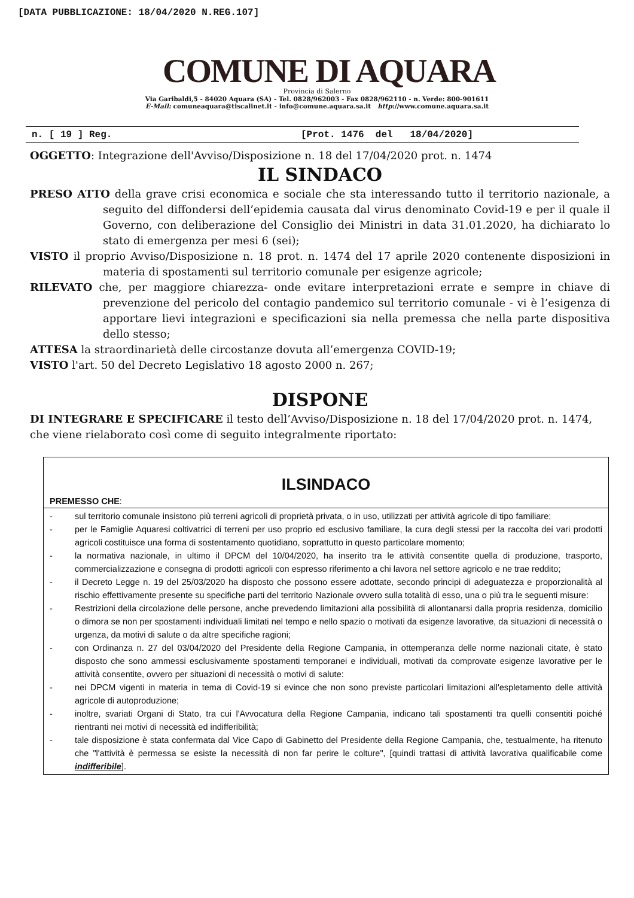[DATA PUBBLICAZIONE: 18/04/2020 N.REG.107]
COMUNE DI AQUARA
Provincia di Salerno
Via Garibaldi,5 - 84020 Aquara (SA) - Tel. 0828/962003 - Fax 0828/962110 - n. Verde: 800-901611
E-Mail: comuneaquara@tiscalinet.it - info@comune.aquara.sa.it http://www.comune.aquara.sa.it
n. [ 19 ] Reg. [Prot. 1476 del 18/04/2020]
OGGETTO: Integrazione dell'Avviso/Disposizione n. 18 del 17/04/2020 prot. n. 1474
IL SINDACO
PRESO ATTO della grave crisi economica e sociale che sta interessando tutto il territorio nazionale, a seguito del diffondersi dell’epidemia causata dal virus denominato Covid-19 e per il quale il Governo, con deliberazione del Consiglio dei Ministri in data 31.01.2020, ha dichiarato lo stato di emergenza per mesi 6 (sei);
VISTO il proprio Avviso/Disposizione n. 18 prot. n. 1474 del 17 aprile 2020 contenente disposizioni in materia di spostamenti sul territorio comunale per esigenze agricole;
RILEVATO che, per maggiore chiarezza- onde evitare interpretazioni errate e sempre in chiave di prevenzione del pericolo del contagio pandemico sul territorio comunale - vi è l’esigenza di apportare lievi integrazioni e specificazioni sia nella premessa che nella parte dispositiva dello stesso;
ATTESA la straordinarietà delle circostanze dovuta all’emergenza COVID-19;
VISTO l'art. 50 del Decreto Legislativo 18 agosto 2000 n. 267;
DISPONE
DI INTEGRARE E SPECIFICARE il testo dell’Avviso/Disposizione n. 18 del 17/04/2020 prot. n. 1474, che viene rielaborato così come di seguito integralmente riportato:
ILSINDACO
PREMESSO CHE:
- sul territorio comunale insistono più terreni agricoli di proprietà privata, o in uso, utilizzati per attività agricole di tipo familiare;
- per le Famiglie Aquaresi coltivatrici di terreni per uso proprio ed esclusivo familiare, la cura degli stessi per la raccolta dei vari prodotti agricoli costituisce una forma di sostentamento quotidiano, soprattutto in questo particolare momento;
- la normativa nazionale, in ultimo il DPCM del 10/04/2020, ha inserito tra le attività consentite quella di produzione, trasporto, commercializzazione e consegna di prodotti agricoli con espresso riferimento a chi lavora nel settore agricolo e ne trae reddito;
- il Decreto Legge n. 19 del 25/03/2020 ha disposto che possono essere adottate, secondo principi di adeguatezza e proporzionalità al rischio effettivamente presente su specifiche parti del territorio Nazionale ovvero sulla totalità di esso, una o più tra le seguenti misure:
- Restrizioni della circolazione delle persone, anche prevedendo limitazioni alla possibilità di allontanarsi dalla propria residenza, domicilio o dimora se non per spostamenti individuali limitati nel tempo e nello spazio o motivati da esigenze lavorative, da situazioni di necessità o urgenza, da motivi di salute o da altre specifiche ragioni;
- con Ordinanza n. 27 del 03/04/2020 del Presidente della Regione Campania, in ottemperanza delle norme nazionali citate, è stato disposto che sono ammessi esclusivamente spostamenti temporanei e individuali, motivati da comprovate esigenze lavorative per le attività consentite, ovvero per situazioni di necessità o motivi di salute:
- nei DPCM vigenti in materia in tema di Covid-19 si evince che non sono previste particolari limitazioni all'espletamento delle attività agricole di autoproduzione;
- inoltre, svariati Organi di Stato, tra cui l'Avvocatura della Regione Campania, indicano tali spostamenti tra quelli consentiti poiché rientranti nei motivi di necessità ed indifferibilità;
- tale disposizione è stata confermata dal Vice Capo di Gabinetto del Presidente della Regione Campania, che, testualmente, ha ritenuto che "l'attività è permessa se esiste la necessità di non far perire le colture", [quindi trattasi di attività lavorativa qualificabile come indifferibile].